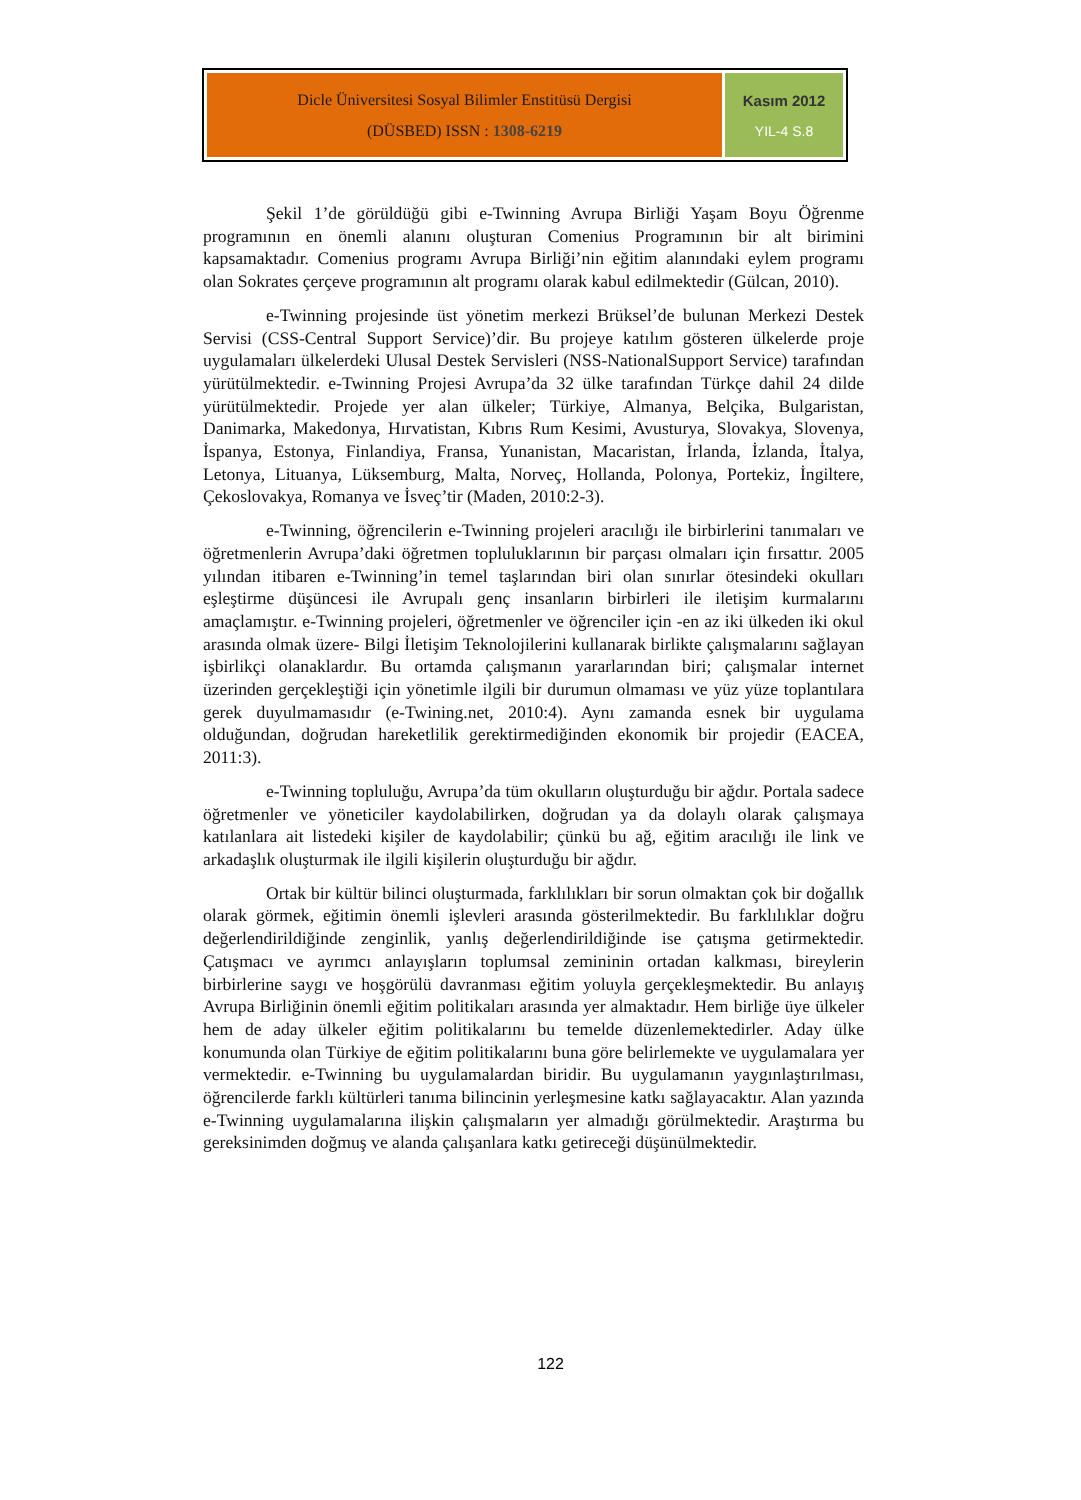| Dicle Üniversitesi Sosyal Bilimler Enstitüsü Dergisi (DÜSBED) ISSN : 1308-6219 | Kasım 2012 YIL-4 S.8 |
Şekil 1’de görüldüğü gibi e-Twinning Avrupa Birliği Yaşam Boyu Öğrenme programının en önemli alanını oluşturan Comenius Programının bir alt birimini kapsamaktadır. Comenius programı Avrupa Birliği’nin eğitim alanındaki eylem programı olan Sokrates çerçeve programının alt programı olarak kabul edilmektedir (Gülcan, 2010).
e-Twinning projesinde üst yönetim merkezi Brüksel’de bulunan Merkezi Destek Servisi (CSS-Central Support Service)’dir. Bu projeye katılım gösteren ülkelerde proje uygulamaları ülkelerdeki Ulusal Destek Servisleri (NSS-NationalSupport Service) tarafından yürütülmektedir. e-Twinning Projesi Avrupa’da 32 ülke tarafından Türkçe dahil 24 dilde yürütülmektedir. Projede yer alan ülkeler; Türkiye, Almanya, Belçika, Bulgaristan, Danimarka, Makedonya, Hırvatistan, Kıbrıs Rum Kesimi, Avusturya, Slovakya, Slovenya, İspanya, Estonya, Finlandiya, Fransa, Yunanistan, Macaristan, İrlanda, İzlanda, İtalya, Letonya, Lituanya, Lüksemburg, Malta, Norveç, Hollanda, Polonya, Portekiz, İngiltere, Çekoslovakya, Romanya ve İsveç’tir (Maden, 2010:2-3).
e-Twinning, öğrencilerin e-Twinning projeleri aracılığı ile birbirlerini tanımaları ve öğretmenlerin Avrupa’daki öğretmen topluluklarının bir parçası olmaları için fırsattır. 2005 yılından itibaren e-Twinning’in temel taşlarından biri olan sınırlar ötesindeki okulları eşleştirme düşüncesi ile Avrupalı genç insanların birbirleri ile iletişim kurmalarını amaçlamıştır. e-Twinning projeleri, öğretmenler ve öğrenciler için -en az iki ülkeden iki okul arasında olmak üzere- Bilgi İletişim Teknolojilerini kullanarak birlikte çalışmalarını sağlayan işbirlikçi olanaklardır. Bu ortamda çalışmanın yararlarından biri; çalışmalar internet üzerinden gerçekleştiği için yönetimle ilgili bir durumun olmaması ve yüz yüze toplantılara gerek duyulmamasıdır (e-Twining.net, 2010:4). Aynı zamanda esnek bir uygulama olduğundan, doğrudan hareketlilik gerektirmediğinden ekonomik bir projedir (EACEA, 2011:3).
e-Twinning topluluğu, Avrupa’da tüm okulların oluşturduğu bir ağdır. Portala sadece öğretmenler ve yöneticiler kaydolabilirken, doğrudan ya da dolaylı olarak çalışmaya katılanlara ait listedeki kişiler de kaydolabilir; çünkü bu ağ, eğitim aracılığı ile link ve arkadaşlık oluşturmak ile ilgili kişilerin oluşturduğu bir ağdır.
Ortak bir kültür bilinci oluşturmada, farklılıkları bir sorun olmaktan çok bir doğallık olarak görmek, eğitimin önemli işlevleri arasında gösterilmektedir. Bu farklılıklar doğru değerlendirildiğinde zenginlik, yanlış değerlendirildiğinde ise çatışma getirmektedir. Çatışmacı ve ayrımcı anlayışların toplumsal zemininin ortadan kalkması, bireylerin birbirlerine saygı ve hoşgörülü davranması eğitim yoluyla gerçekleşmektedir. Bu anlayış Avrupa Birliğinin önemli eğitim politikaları arasında yer almaktadır. Hem birliğe üye ülkeler hem de aday ülkeler eğitim politikalarını bu temelde düzenlemektedirler. Aday ülke konumunda olan Türkiye de eğitim politikalarını buna göre belirlemekte ve uygulamalara yer vermektedir. e-Twinning bu uygulamalardan biridir. Bu uygulamanın yaygınlaştırılması, öğrencilerde farklı kültürleri tanıma bilincinin yerleşmesine katkı sağlayacaktır. Alan yazında e-Twinning uygulamalarına ilişkin çalışmaların yer almadığı görülmektedir. Araştırma bu gereksinimden doğmuş ve alanda çalışanlara katkı getireceği düşünülmektedir.
122